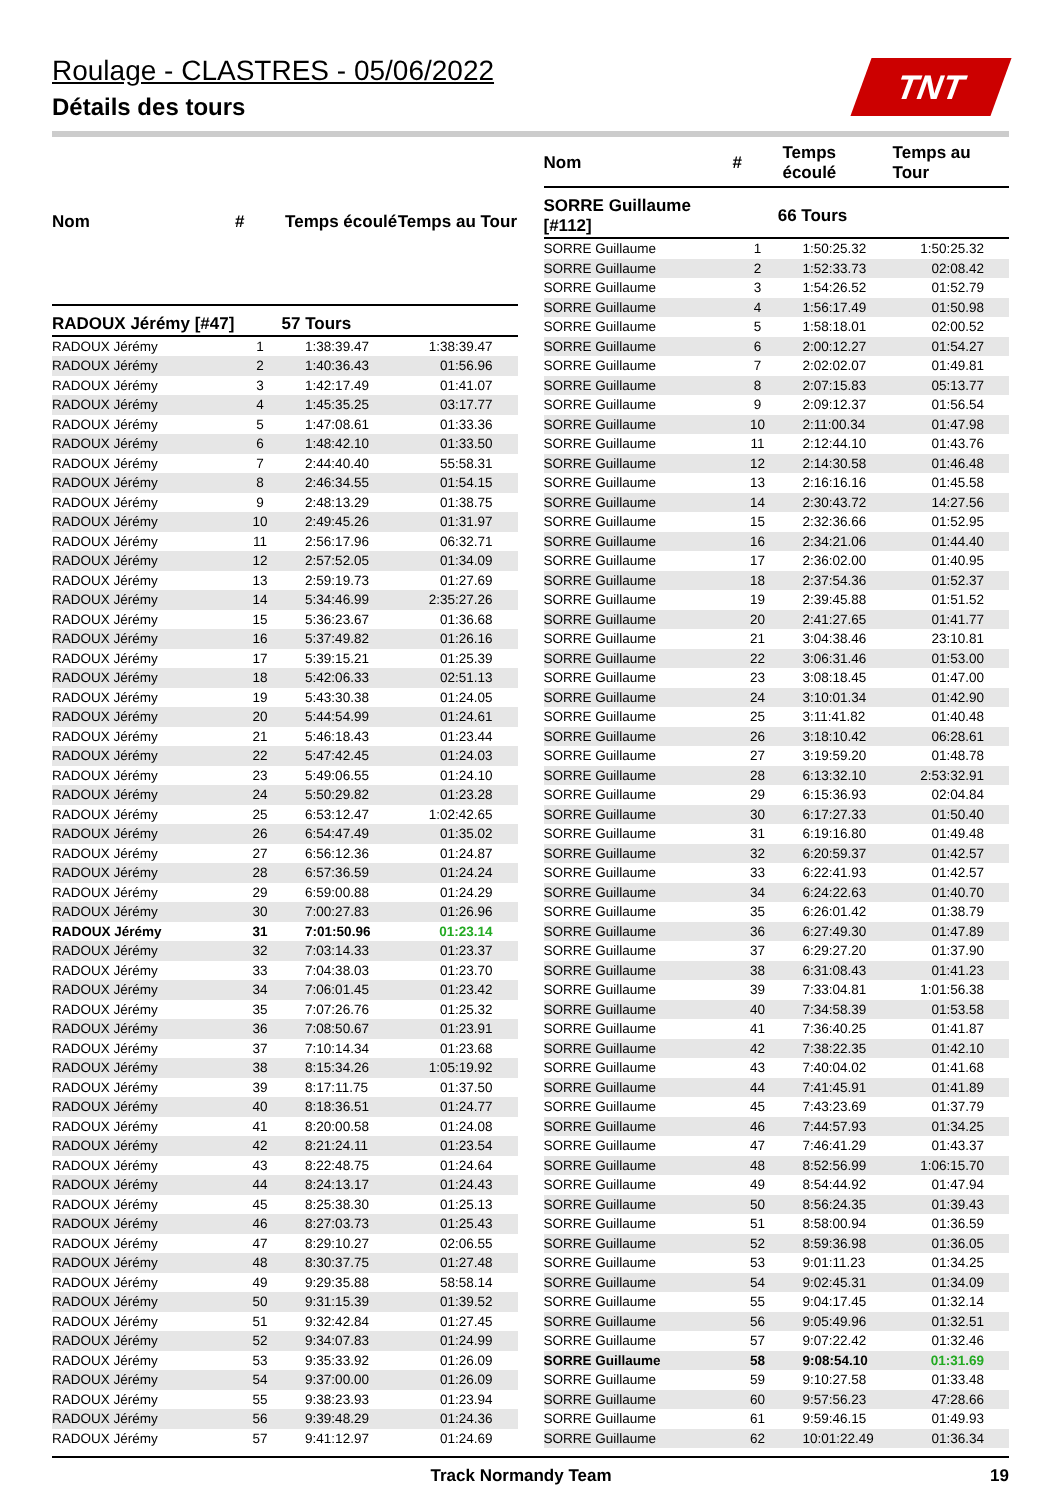Roulage - CLASTRES - 05/06/2022
TNT
Détails des tours
| Nom | # | Temps écoulé | Temps au Tour |
| --- | --- | --- | --- |
| RADOUX Jérémy [#47] | 57 Tours | | |
| RADOUX Jérémy | 1 | 1:38:39.47 | 1:38:39.47 |
| RADOUX Jérémy | 2 | 1:40:36.43 | 01:56.96 |
| RADOUX Jérémy | 3 | 1:42:17.49 | 01:41.07 |
| RADOUX Jérémy | 4 | 1:45:35.25 | 03:17.77 |
| RADOUX Jérémy | 5 | 1:47:08.61 | 01:33.36 |
| RADOUX Jérémy | 6 | 1:48:42.10 | 01:33.50 |
| RADOUX Jérémy | 7 | 2:44:40.40 | 55:58.31 |
| RADOUX Jérémy | 8 | 2:46:34.55 | 01:54.15 |
| RADOUX Jérémy | 9 | 2:48:13.29 | 01:38.75 |
| RADOUX Jérémy | 10 | 2:49:45.26 | 01:31.97 |
| RADOUX Jérémy | 11 | 2:56:17.96 | 06:32.71 |
| RADOUX Jérémy | 12 | 2:57:52.05 | 01:34.09 |
| RADOUX Jérémy | 13 | 2:59:19.73 | 01:27.69 |
| RADOUX Jérémy | 14 | 5:34:46.99 | 2:35:27.26 |
| RADOUX Jérémy | 15 | 5:36:23.67 | 01:36.68 |
| RADOUX Jérémy | 16 | 5:37:49.82 | 01:26.16 |
| RADOUX Jérémy | 17 | 5:39:15.21 | 01:25.39 |
| RADOUX Jérémy | 18 | 5:42:06.33 | 02:51.13 |
| RADOUX Jérémy | 19 | 5:43:30.38 | 01:24.05 |
| RADOUX Jérémy | 20 | 5:44:54.99 | 01:24.61 |
| RADOUX Jérémy | 21 | 5:46:18.43 | 01:23.44 |
| RADOUX Jérémy | 22 | 5:47:42.45 | 01:24.03 |
| RADOUX Jérémy | 23 | 5:49:06.55 | 01:24.10 |
| RADOUX Jérémy | 24 | 5:50:29.82 | 01:23.28 |
| RADOUX Jérémy | 25 | 6:53:12.47 | 1:02:42.65 |
| RADOUX Jérémy | 26 | 6:54:47.49 | 01:35.02 |
| RADOUX Jérémy | 27 | 6:56:12.36 | 01:24.87 |
| RADOUX Jérémy | 28 | 6:57:36.59 | 01:24.24 |
| RADOUX Jérémy | 29 | 6:59:00.88 | 01:24.29 |
| RADOUX Jérémy | 30 | 7:00:27.83 | 01:26.96 |
| RADOUX Jérémy | 31 | 7:01:50.96 | 01:23.14 |
| RADOUX Jérémy | 32 | 7:03:14.33 | 01:23.37 |
| RADOUX Jérémy | 33 | 7:04:38.03 | 01:23.70 |
| RADOUX Jérémy | 34 | 7:06:01.45 | 01:23.42 |
| RADOUX Jérémy | 35 | 7:07:26.76 | 01:25.32 |
| RADOUX Jérémy | 36 | 7:08:50.67 | 01:23.91 |
| RADOUX Jérémy | 37 | 7:10:14.34 | 01:23.68 |
| RADOUX Jérémy | 38 | 8:15:34.26 | 1:05:19.92 |
| RADOUX Jérémy | 39 | 8:17:11.75 | 01:37.50 |
| RADOUX Jérémy | 40 | 8:18:36.51 | 01:24.77 |
| RADOUX Jérémy | 41 | 8:20:00.58 | 01:24.08 |
| RADOUX Jérémy | 42 | 8:21:24.11 | 01:23.54 |
| RADOUX Jérémy | 43 | 8:22:48.75 | 01:24.64 |
| RADOUX Jérémy | 44 | 8:24:13.17 | 01:24.43 |
| RADOUX Jérémy | 45 | 8:25:38.30 | 01:25.13 |
| RADOUX Jérémy | 46 | 8:27:03.73 | 01:25.43 |
| RADOUX Jérémy | 47 | 8:29:10.27 | 02:06.55 |
| RADOUX Jérémy | 48 | 8:30:37.75 | 01:27.48 |
| RADOUX Jérémy | 49 | 9:29:35.88 | 58:58.14 |
| RADOUX Jérémy | 50 | 9:31:15.39 | 01:39.52 |
| RADOUX Jérémy | 51 | 9:32:42.84 | 01:27.45 |
| RADOUX Jérémy | 52 | 9:34:07.83 | 01:24.99 |
| RADOUX Jérémy | 53 | 9:35:33.92 | 01:26.09 |
| RADOUX Jérémy | 54 | 9:37:00.00 | 01:26.09 |
| RADOUX Jérémy | 55 | 9:38:23.93 | 01:23.94 |
| RADOUX Jérémy | 56 | 9:39:48.29 | 01:24.36 |
| RADOUX Jérémy | 57 | 9:41:12.97 | 01:24.69 |
| Nom | # | Temps écoulé | Temps au Tour |
| --- | --- | --- | --- |
| SORRE Guillaume [#112] | 66 Tours | | |
| SORRE Guillaume | 1 | 1:50:25.32 | 1:50:25.32 |
| SORRE Guillaume | 2 | 1:52:33.73 | 02:08.42 |
| SORRE Guillaume | 3 | 1:54:26.52 | 01:52.79 |
| SORRE Guillaume | 4 | 1:56:17.49 | 01:50.98 |
| SORRE Guillaume | 5 | 1:58:18.01 | 02:00.52 |
| SORRE Guillaume | 6 | 2:00:12.27 | 01:54.27 |
| SORRE Guillaume | 7 | 2:02:02.07 | 01:49.81 |
| SORRE Guillaume | 8 | 2:07:15.83 | 05:13.77 |
| SORRE Guillaume | 9 | 2:09:12.37 | 01:56.54 |
| SORRE Guillaume | 10 | 2:11:00.34 | 01:47.98 |
| SORRE Guillaume | 11 | 2:12:44.10 | 01:43.76 |
| SORRE Guillaume | 12 | 2:14:30.58 | 01:46.48 |
| SORRE Guillaume | 13 | 2:16:16.16 | 01:45.58 |
| SORRE Guillaume | 14 | 2:30:43.72 | 14:27.56 |
| SORRE Guillaume | 15 | 2:32:36.66 | 01:52.95 |
| SORRE Guillaume | 16 | 2:34:21.06 | 01:44.40 |
| SORRE Guillaume | 17 | 2:36:02.00 | 01:40.95 |
| SORRE Guillaume | 18 | 2:37:54.36 | 01:52.37 |
| SORRE Guillaume | 19 | 2:39:45.88 | 01:51.52 |
| SORRE Guillaume | 20 | 2:41:27.65 | 01:41.77 |
| SORRE Guillaume | 21 | 3:04:38.46 | 23:10.81 |
| SORRE Guillaume | 22 | 3:06:31.46 | 01:53.00 |
| SORRE Guillaume | 23 | 3:08:18.45 | 01:47.00 |
| SORRE Guillaume | 24 | 3:10:01.34 | 01:42.90 |
| SORRE Guillaume | 25 | 3:11:41.82 | 01:40.48 |
| SORRE Guillaume | 26 | 3:18:10.42 | 06:28.61 |
| SORRE Guillaume | 27 | 3:19:59.20 | 01:48.78 |
| SORRE Guillaume | 28 | 6:13:32.10 | 2:53:32.91 |
| SORRE Guillaume | 29 | 6:15:36.93 | 02:04.84 |
| SORRE Guillaume | 30 | 6:17:27.33 | 01:50.40 |
| SORRE Guillaume | 31 | 6:19:16.80 | 01:49.48 |
| SORRE Guillaume | 32 | 6:20:59.37 | 01:42.57 |
| SORRE Guillaume | 33 | 6:22:41.93 | 01:42.57 |
| SORRE Guillaume | 34 | 6:24:22.63 | 01:40.70 |
| SORRE Guillaume | 35 | 6:26:01.42 | 01:38.79 |
| SORRE Guillaume | 36 | 6:27:49.30 | 01:47.89 |
| SORRE Guillaume | 37 | 6:29:27.20 | 01:37.90 |
| SORRE Guillaume | 38 | 6:31:08.43 | 01:41.23 |
| SORRE Guillaume | 39 | 7:33:04.81 | 1:01:56.38 |
| SORRE Guillaume | 40 | 7:34:58.39 | 01:53.58 |
| SORRE Guillaume | 41 | 7:36:40.25 | 01:41.87 |
| SORRE Guillaume | 42 | 7:38:22.35 | 01:42.10 |
| SORRE Guillaume | 43 | 7:40:04.02 | 01:41.68 |
| SORRE Guillaume | 44 | 7:41:45.91 | 01:41.89 |
| SORRE Guillaume | 45 | 7:43:23.69 | 01:37.79 |
| SORRE Guillaume | 46 | 7:44:57.93 | 01:34.25 |
| SORRE Guillaume | 47 | 7:46:41.29 | 01:43.37 |
| SORRE Guillaume | 48 | 8:52:56.99 | 1:06:15.70 |
| SORRE Guillaume | 49 | 8:54:44.92 | 01:47.94 |
| SORRE Guillaume | 50 | 8:56:24.35 | 01:39.43 |
| SORRE Guillaume | 51 | 8:58:00.94 | 01:36.59 |
| SORRE Guillaume | 52 | 8:59:36.98 | 01:36.05 |
| SORRE Guillaume | 53 | 9:01:11.23 | 01:34.25 |
| SORRE Guillaume | 54 | 9:02:45.31 | 01:34.09 |
| SORRE Guillaume | 55 | 9:04:17.45 | 01:32.14 |
| SORRE Guillaume | 56 | 9:05:49.96 | 01:32.51 |
| SORRE Guillaume | 57 | 9:07:22.42 | 01:32.46 |
| SORRE Guillaume | 58 | 9:08:54.10 | 01:31.69 |
| SORRE Guillaume | 59 | 9:10:27.58 | 01:33.48 |
| SORRE Guillaume | 60 | 9:57:56.23 | 47:28.66 |
| SORRE Guillaume | 61 | 9:59:46.15 | 01:49.93 |
| SORRE Guillaume | 62 | 10:01:22.49 | 01:36.34 |
Track Normandy Team 19